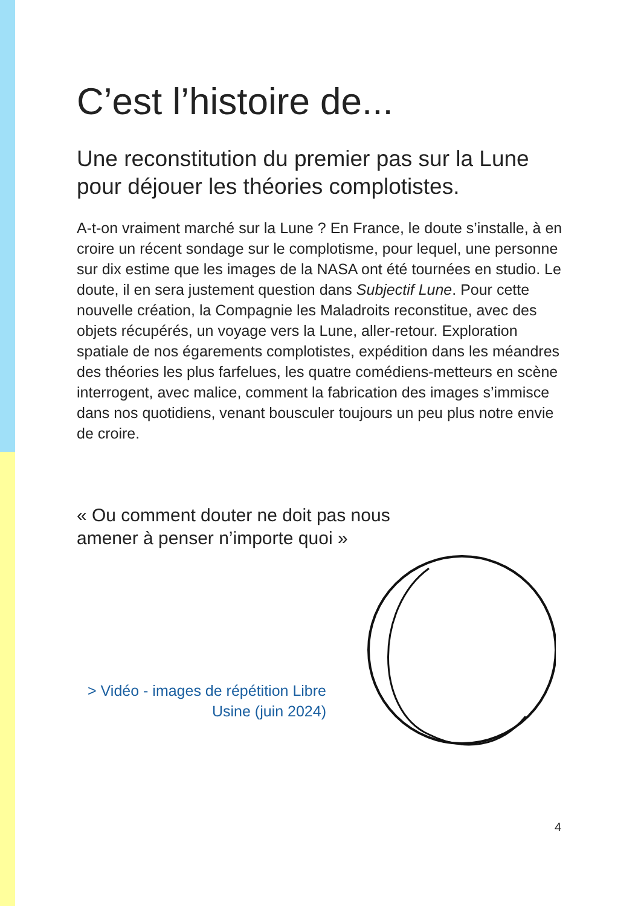C’est l’histoire de...
Une reconstitution du premier pas sur la Lune pour déjouer les théories complotistes.
A-t-on vraiment marché sur la Lune ? En France, le doute s’installe, à en croire un récent sondage sur le complotisme, pour lequel, une personne sur dix estime que les images de la NASA ont été tournées en studio. Le doute, il en sera justement question dans Subjectif Lune. Pour cette nouvelle création, la Compagnie les Maladroits reconstitue, avec des objets récupérés, un voyage vers la Lune, aller-retour. Exploration spatiale de nos égarements complotistes, expédition dans les méandres des théories les plus farfelues, les quatre comédiens-metteurs en scène interrogent, avec malice, comment la fabrication des images s’immisce dans nos quotidiens, venant bousculer toujours un peu plus notre envie de croire.
« Ou comment douter ne doit pas nous
amener à penser n’importe quoi »
> Vidéo - images de répétition Libre Usine (juin 2024)
4